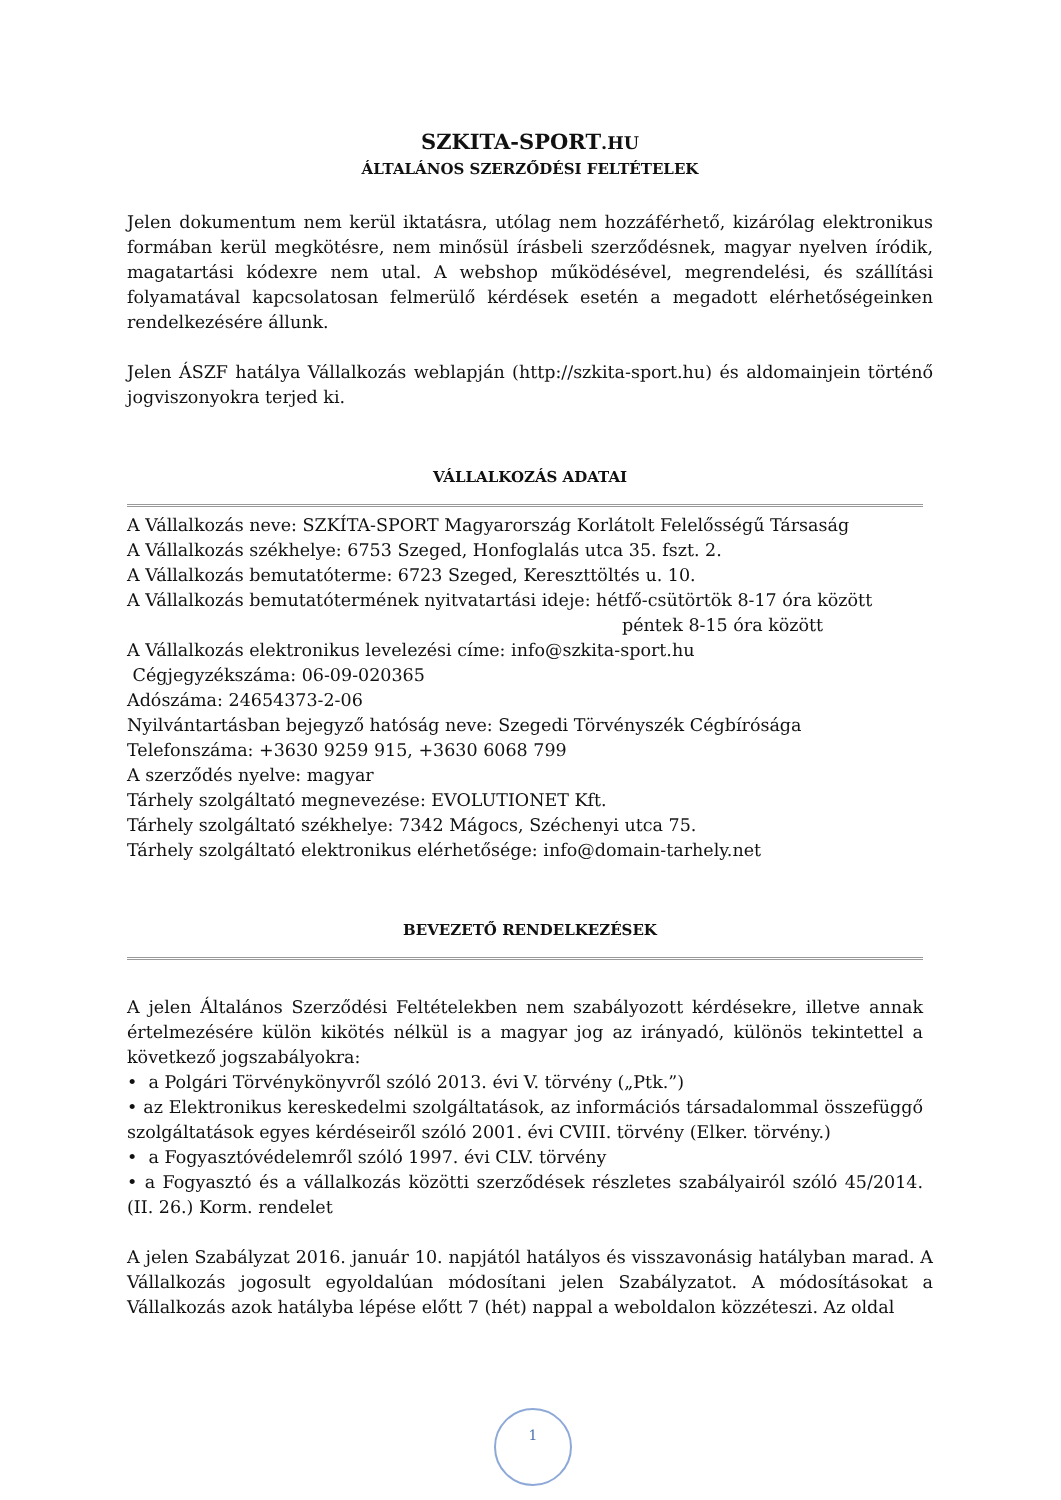SZKITA-SPORT.HU
ÁLTALÁNOS SZERZŐDÉSI FELTÉTELEK
Jelen dokumentum nem kerül iktatásra, utólag nem hozzáférhető, kizárólag elektronikus formában kerül megkötésre, nem minősül írásbeli szerződésnek, magyar nyelven íródik, magatartási kódexre nem utal. A webshop működésével, megrendelési, és szállítási folyamatával kapcsolatosan felmerülő kérdések esetén a megadott elérhetőségeinken rendelkezésére állunk.
Jelen ÁSZF hatálya Vállalkozás weblapján (http://szkita-sport.hu) és aldomainjein történő jogviszonyokra terjed ki.
VÁLLALKOZÁS ADATAI
A Vállalkozás neve: SZKÍTA-SPORT Magyarország Korlátolt Felelősségű Társaság
A Vállalkozás székhelye: 6753 Szeged, Honfoglalás utca 35. fszt. 2.
A Vállalkozás bemutatóterme: 6723 Szeged, Kereszttöltés u. 10.
A Vállalkozás bemutatótermének nyitvatartási ideje: hétfő-csütörtök 8-17 óra között
péntek 8-15 óra között
A Vállalkozás elektronikus levelezési címe: info@szkita-sport.hu
Cégjegyzékszáma: 06-09-020365
Adószáma: 24654373-2-06
Nyilvántartásban bejegyző hatóság neve: Szegedi Törvényszék Cégbírósága
Telefonszáma: +3630 9259 915, +3630 6068 799
A szerződés nyelve: magyar
Tárhely szolgáltató megnevezése: EVOLUTIONET Kft.
Tárhely szolgáltató székhelye: 7342 Mágocs, Széchenyi utca 75.
Tárhely szolgáltató elektronikus elérhetősége: info@domain-tarhely.net
BEVEZETŐ RENDELKEZÉSEK
A jelen Általános Szerződési Feltételekben nem szabályozott kérdésekre, illetve annak értelmezésére külön kikötés nélkül is a magyar jog az irányadó, különös tekintettel a következő jogszabályokra:
• a Polgári Törvénykönyvről szóló 2013. évi V. törvény („Ptk.”)
• az Elektronikus kereskedelmi szolgáltatások, az információs társadalommal összefüggő szolgáltatások egyes kérdéseiről szóló 2001. évi CVIII. törvény (Elker. törvény.)
• a Fogyasztóvédelemről szóló 1997. évi CLV. törvény
• a Fogyasztó és a vállalkozás közötti szerződések részletes szabályairól szóló 45/2014. (II. 26.) Korm. rendelet
A jelen Szabályzat 2016. január 10. napjától hatályos és visszavonásig hatályban marad. A Vállalkozás jogosult egyoldalúan módosítani jelen Szabályzatot. A módosításokat a Vállalkozás azok hatályba lépése előtt 7 (hét) nappal a weboldalon közzéteszi. Az oldal
1